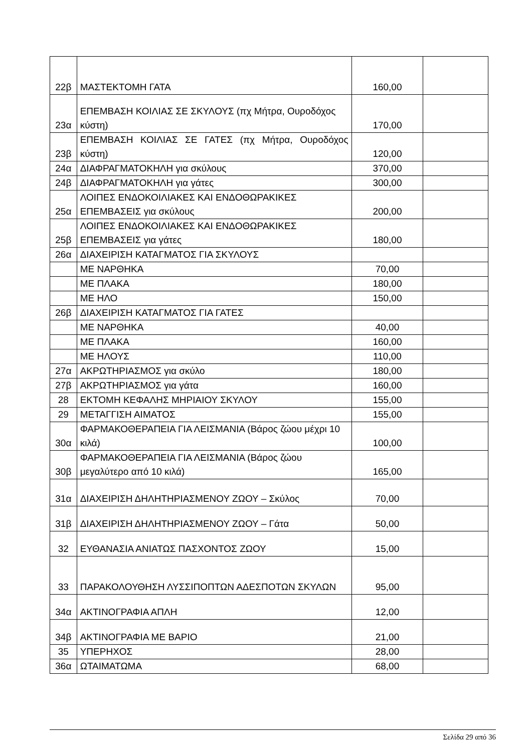| 22β | ΜΑΣΤΕΚΤΟΜΗ ΓΑΤΑ | 160,00 | |
| 23α | ΕΠΕΜΒΑΣΗ ΚΟΙΛΙΑΣ ΣΕ ΣΚΥΛΟΥΣ (πχ Μήτρα, Ουροδόχος κύστη) | 170,00 | |
| 23β | ΕΠΕΜΒΑΣΗ ΚΟΙΛΙΑΣ ΣΕ ΓΑΤΕΣ (πχ Μήτρα, Ουροδόχος κύστη) | 120,00 | |
| 24α | ΔΙΑΦΡΑΓΜΑΤΟΚΗΛΗ για σκύλους | 370,00 | |
| 24β | ΔΙΑΦΡΑΓΜΑΤΟΚΗΛΗ για γάτες | 300,00 | |
| 25α | ΛΟΙΠΕΣ ΕΝΔΟΚΟΙΛΙΑΚΕΣ ΚΑΙ ΕΝΔΟΘΩΡΑΚΙΚΕΣ ΕΠΕΜΒΑΣΕΙΣ για σκύλους | 200,00 | |
| 25β | ΛΟΙΠΕΣ ΕΝΔΟΚΟΙΛΙΑΚΕΣ ΚΑΙ ΕΝΔΟΘΩΡΑΚΙΚΕΣ ΕΠΕΜΒΑΣΕΙΣ για γάτες | 180,00 | |
| 26α | ΔΙΑΧΕΙΡΙΣΗ ΚΑΤΑΓΜΑΤΟΣ ΓΙΑ ΣΚΥΛΟΥΣ | | |
| | ΜΕ ΝΑΡΘΗΚΑ | 70,00 | |
| | ΜΕ ΠΛΑΚΑ | 180,00 | |
| | ΜΕ ΗΛΟ | 150,00 | |
| 26β | ΔΙΑΧΕΙΡΙΣΗ ΚΑΤΑΓΜΑΤΟΣ ΓΙΑ ΓΑΤΕΣ | | |
| | ΜΕ ΝΑΡΘΗΚΑ | 40,00 | |
| | ΜΕ ΠΛΑΚΑ | 160,00 | |
| | ΜΕ ΗΛΟΥΣ | 110,00 | |
| 27α | ΑΚΡΩΤΗΡΙΑΣΜΟΣ για σκύλο | 180,00 | |
| 27β | ΑΚΡΩΤΗΡΙΑΣΜΟΣ για γάτα | 160,00 | |
| 28 | ΕΚΤΟΜΗ ΚΕΦΑΛΗΣ ΜΗΡΙΑΙΟΥ ΣΚΥΛΟΥ | 155,00 | |
| 29 | ΜΕΤΑΓΓΙΣΗ ΑΙΜΑΤΟΣ | 155,00 | |
| 30α | ΦΑΡΜΑΚΟΘΕΡΑΠΕΙΑ ΓΙΑ ΛΕΙΣΜΑΝΙΑ (Βάρος ζώου μέχρι 10 κιλά) | 100,00 | |
| 30β | ΦΑΡΜΑΚΟΘΕΡΑΠΕΙΑ ΓΙΑ ΛΕΙΣΜΑΝΙΑ (Βάρος ζώου μεγαλύτερο από 10 κιλά) | 165,00 | |
| 31α | ΔΙΑΧΕΙΡΙΣΗ ΔΗΛΗΤΗΡΙΑΣΜΕΝΟΥ ΖΩΟΥ – Σκύλος | 70,00 | |
| 31β | ΔΙΑΧΕΙΡΙΣΗ ΔΗΛΗΤΗΡΙΑΣΜΕΝΟΥ ΖΩΟΥ – Γάτα | 50,00 | |
| 32 | ΕΥΘΑΝΑΣΙΑ ΑΝΙΑΤΩΣ ΠΑΣΧΟΝΤΟΣ ΖΩΟΥ | 15,00 | |
| 33 | ΠΑΡΑΚΟΛΟΥΘΗΣΗ ΛΥΣΣΙΠΟΠΤΩΝ ΑΔΕΣΠΟΤΩΝ ΣΚΥΛΩΝ | 95,00 | |
| 34α | ΑΚΤΙΝΟΓΡΑΦΙΑ ΑΠΛΗ | 12,00 | |
| 34β | ΑΚΤΙΝΟΓΡΑΦΙΑ ΜΕ ΒΑΡΙΟ | 21,00 | |
| 35 | ΥΠΕΡΗΧΟΣ | 28,00 | |
| 36α | ΩΤΑΙΜΑΤΩΜΑ | 68,00 | |
Σελίδα 29 από 36